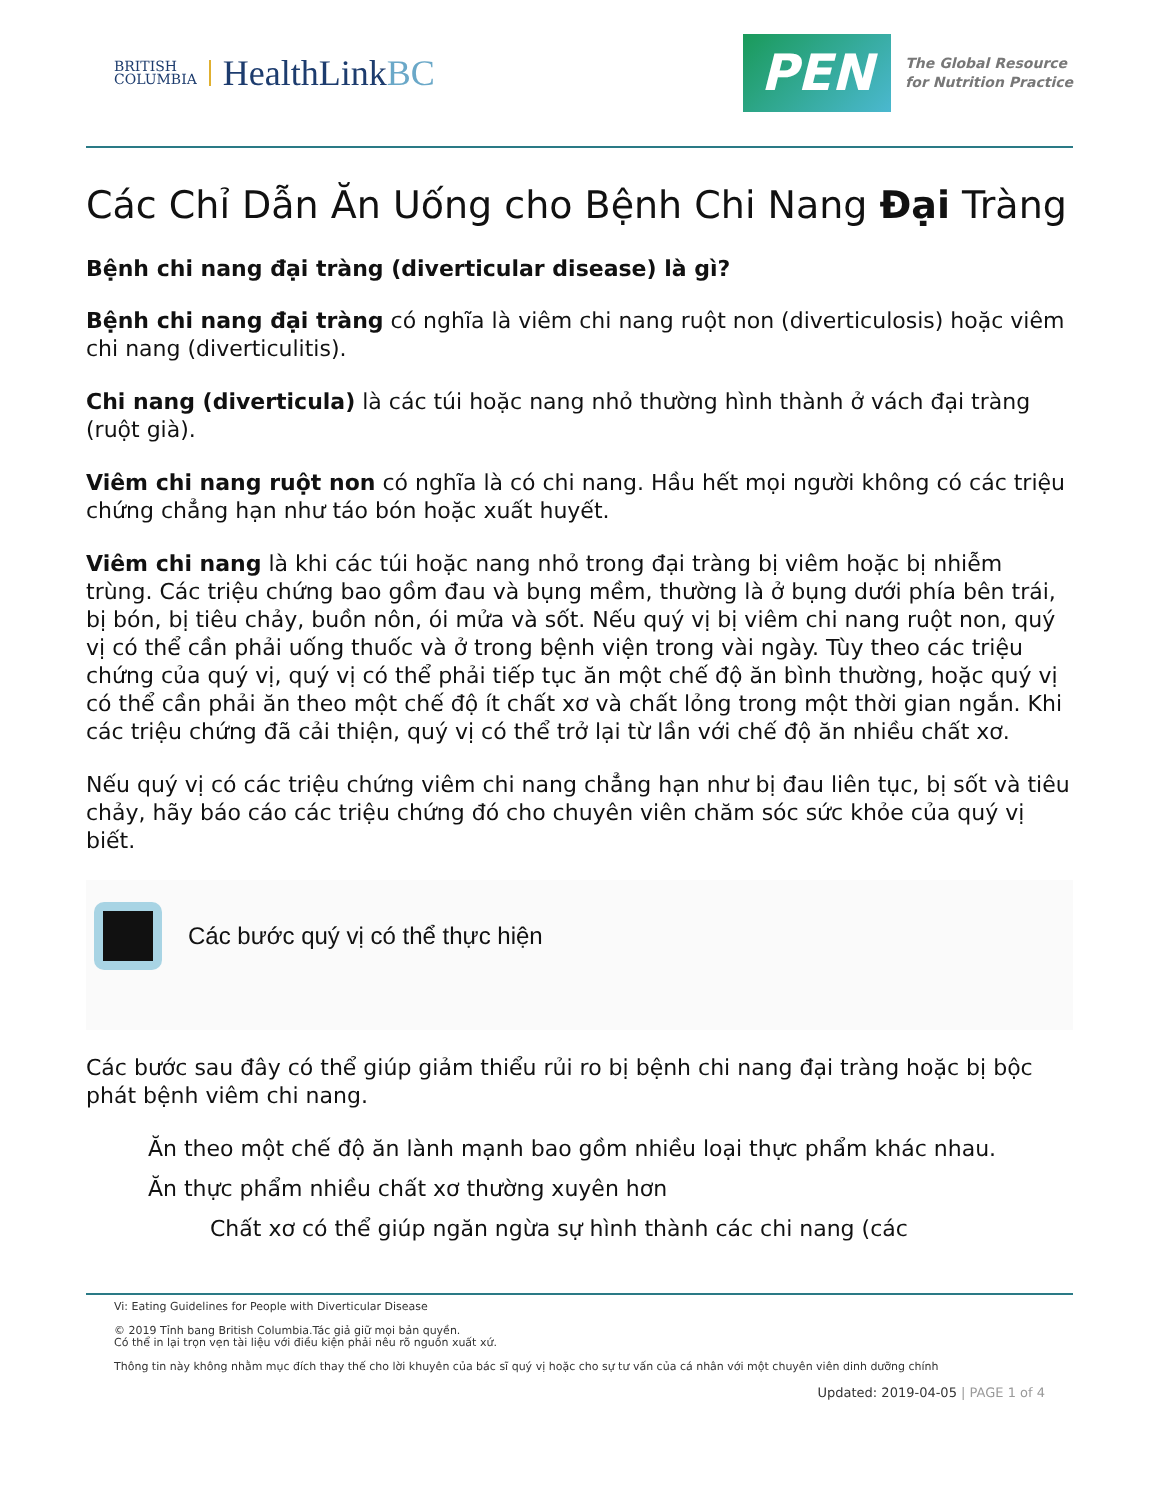BRITISH
COLUMBIA
HealthLinkBC
PEN
The Global Resource
for Nutrition Practice
Các Chỉ Dẫn Ăn Uống cho Bệnh Chi Nang Đại Tràng
Bệnh chi nang đại tràng (diverticular disease) là gì?
Bệnh chi nang đại tràng có nghĩa là viêm chi nang ruột non (diverticulosis) hoặc viêm chi nang (diverticulitis).
Chi nang (diverticula) là các túi hoặc nang nhỏ thường hình thành ở vách đại tràng (ruột già).
Viêm chi nang ruột non có nghĩa là có chi nang. Hầu hết mọi người không có các triệu chứng chẳng hạn như táo bón hoặc xuất huyết.
Viêm chi nang là khi các túi hoặc nang nhỏ trong đại tràng bị viêm hoặc bị nhiễm trùng. Các triệu chứng bao gồm đau và bụng mềm, thường là ở bụng dưới phía bên trái, bị bón, bị tiêu chảy, buồn nôn, ói mửa và sốt. Nếu quý vị bị viêm chi nang ruột non, quý vị có thể cần phải uống thuốc và ở trong bệnh viện trong vài ngày. Tùy theo các triệu chứng của quý vị, quý vị có thể phải tiếp tục ăn một chế độ ăn bình thường, hoặc quý vị có thể cần phải ăn theo một chế độ ít chất xơ và chất lỏng trong một thời gian ngắn. Khi các triệu chứng đã cải thiện, quý vị có thể trở lại từ lần với chế độ ăn nhiều chất xơ.
Nếu quý vị có các triệu chứng viêm chi nang chẳng hạn như bị đau liên tục, bị sốt và tiêu chảy, hãy báo cáo các triệu chứng đó cho chuyên viên chăm sóc sức khỏe của quý vị biết.
Các bước quý vị có thể thực hiện
Các bước sau đây có thể giúp giảm thiểu rủi ro bị bệnh chi nang đại tràng hoặc bị bộc phát bệnh viêm chi nang.
Ăn theo một chế độ ăn lành mạnh bao gồm nhiều loại thực phẩm khác nhau.
Ăn thực phẩm nhiều chất xơ thường xuyên hơn
Chất xơ có thể giúp ngăn ngừa sự hình thành các chi nang (các
Vi: Eating Guidelines for People with Diverticular Disease
© 2019 Tỉnh bang British Columbia.Tác giả giữ mọi bản quyền.
Có thể in lại trọn vẹn tài liệu với điều kiện phải nêu rõ nguồn xuất xứ.
Thông tin này không nhằm mục đích thay thế cho lời khuyên của bác sĩ quý vị hoặc cho sự tư vấn của cá nhân với một chuyên viên dinh dưỡng chính
Updated: 2019-04-05 | PAGE 1 of 4